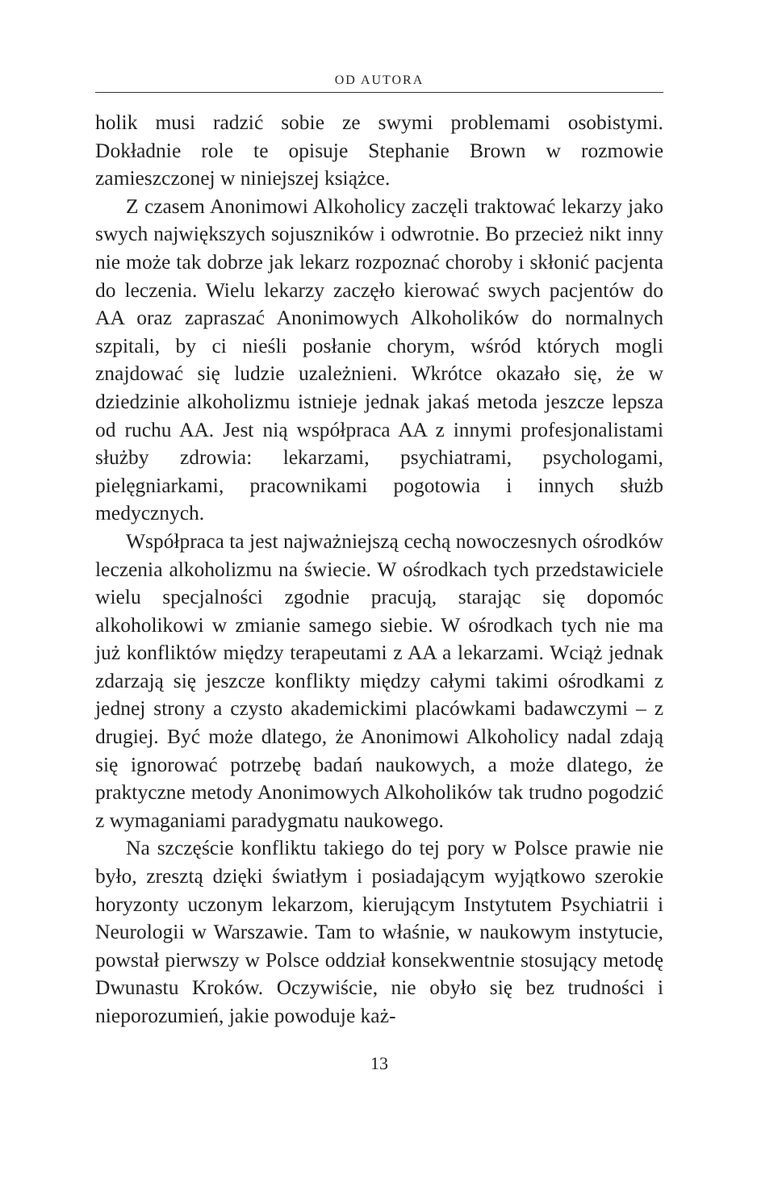OD AUTORA
holik musi radzić sobie ze swymi problemami osobistymi. Dokładnie role te opisuje Stephanie Brown w rozmowie zamieszczonej w niniejszej książce.
Z czasem Anonimowi Alkoholicy zaczęli traktować lekarzy jako swych największych sojuszników i odwrotnie. Bo przecież nikt inny nie może tak dobrze jak lekarz rozpoznać choroby i skłonić pacjenta do leczenia. Wielu lekarzy zaczęło kierować swych pacjentów do AA oraz zapraszać Anonimowych Alkoholików do normalnych szpitali, by ci nieśli posłanie chorym, wśród których mogli znajdować się ludzie uzależnieni. Wkrótce okazało się, że w dziedzinie alkoholizmu istnieje jednak jakaś metoda jeszcze lepsza od ruchu AA. Jest nią współpraca AA z innymi profesjonalistami służby zdrowia: lekarzami, psychiatrami, psychologami, pielęgniarkami, pracownikami pogotowia i innych służb medycznych.
Współpraca ta jest najważniejszą cechą nowoczesnych ośrodków leczenia alkoholizmu na świecie. W ośrodkach tych przedstawiciele wielu specjalności zgodnie pracują, starając się dopomóc alkoholikowi w zmianie samego siebie. W ośrodkach tych nie ma już konfliktów między terapeutami z AA a lekarzami. Wciąż jednak zdarzają się jeszcze konflikty między całymi takimi ośrodkami z jednej strony a czysto akademickimi placówkami badawczymi – z drugiej. Być może dlatego, że Anonimowi Alkoholicy nadal zdają się ignorować potrzebę badań naukowych, a może dlatego, że praktyczne metody Anonimowych Alkoholików tak trudno pogodzić z wymaganiami paradygmatu naukowego.
Na szczęście konfliktu takiego do tej pory w Polsce prawie nie było, zresztą dzięki światłym i posiadającym wyjątkowo szerokie horyzonty uczonym lekarzom, kierującym Instytutem Psychiatrii i Neurologii w Warszawie. Tam to właśnie, w naukowym instytucie, powstał pierwszy w Polsce oddział konsekwentnie stosujący metodę Dwunastu Kroków. Oczywiście, nie obyło się bez trudności i nieporozumień, jakie powoduje każ-
13